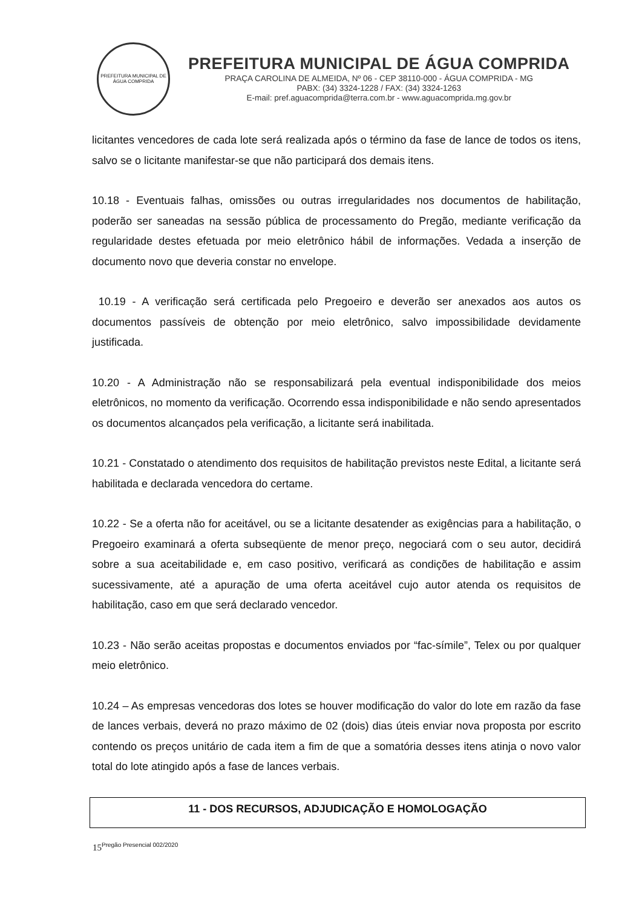PREFEITURA MUNICIPAL DE ÁGUA COMPRIDA
PREFEITURA MUNICIPAL DE ÁGUA COMPRIDA
PRAÇA CAROLINA DE ALMEIDA, Nº 06 - CEP 38110-000 - ÁGUA COMPRIDA - MG
PABX: (34) 3324-1228 / FAX: (34) 3324-1263
E-mail: pref.aguacomprida@terra.com.br - www.aguacomprida.mg.gov.br
licitantes vencedores de cada lote será realizada após o término da fase de lance de todos os itens, salvo se o licitante manifestar-se que não participará dos demais itens.
10.18 - Eventuais falhas, omissões ou outras irregularidades nos documentos de habilitação, poderão ser saneadas na sessão pública de processamento do Pregão, mediante verificação da regularidade destes efetuada por meio eletrônico hábil de informações. Vedada a inserção de documento novo que deveria constar no envelope.
10.19 - A verificação será certificada pelo Pregoeiro e deverão ser anexados aos autos os documentos passíveis de obtenção por meio eletrônico, salvo impossibilidade devidamente justificada.
10.20 - A Administração não se responsabilizará pela eventual indisponibilidade dos meios eletrônicos, no momento da verificação. Ocorrendo essa indisponibilidade e não sendo apresentados os documentos alcançados pela verificação, a licitante será inabilitada.
10.21 - Constatado o atendimento dos requisitos de habilitação previstos neste Edital, a licitante será habilitada e declarada vencedora do certame.
10.22 - Se a oferta não for aceitável, ou se a licitante desatender as exigências para a habilitação, o Pregoeiro examinará a oferta subseqüente de menor preço, negociará com o seu autor, decidirá sobre a sua aceitabilidade e, em caso positivo, verificará as condições de habilitação e assim sucessivamente, até a apuração de uma oferta aceitável cujo autor atenda os requisitos de habilitação, caso em que será declarado vencedor.
10.23 - Não serão aceitas propostas e documentos enviados por “fac-símile”, Telex ou por qualquer meio eletrônico.
10.24 – As empresas vencedoras dos lotes se houver modificação do valor do lote em razão da fase de lances verbais, deverá no prazo máximo de 02 (dois) dias úteis enviar nova proposta por escrito contendo os preços unitário de cada item a fim de que a somatória desses itens atinja o novo valor total do lote atingido após a fase de lances verbais.
11 - DOS RECURSOS, ADJUDICAÇÃO E HOMOLOGAÇÃO
15<sup>Pregão Presencial 002/2020</sup>